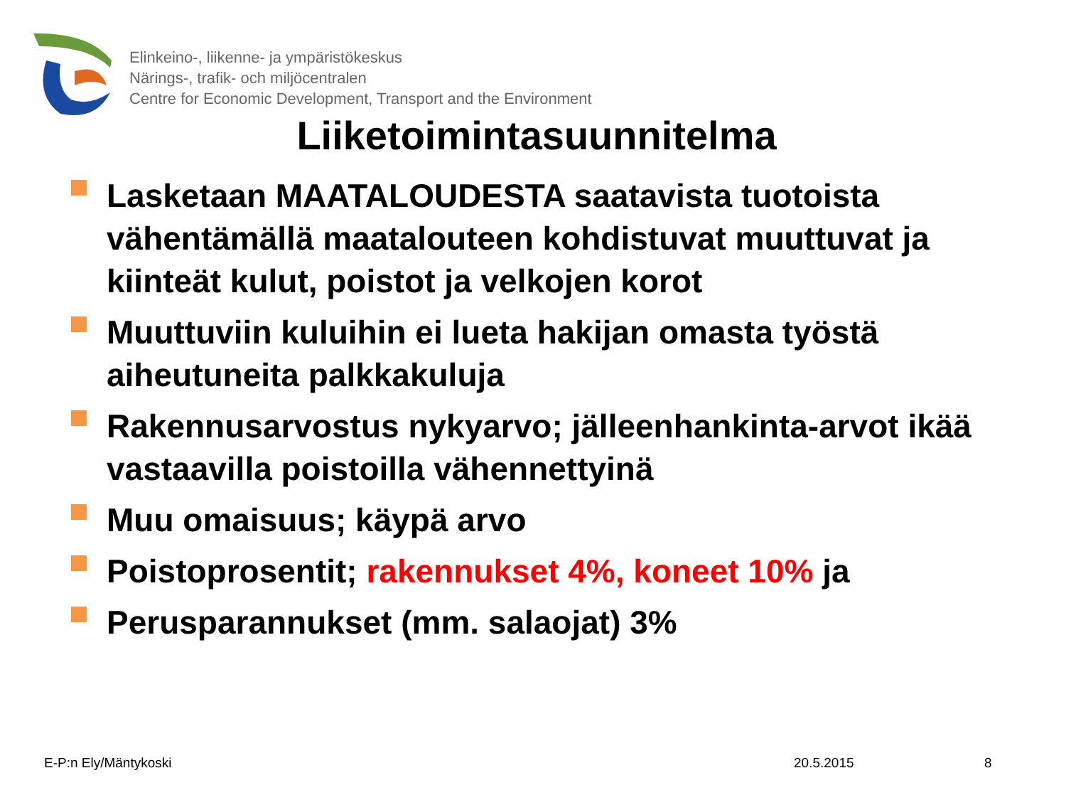Elinkeino-, liikenne- ja ympäristökeskus
Närings-, trafik- och miljöcentralen
Centre for Economic Development, Transport and the Environment
Liiketoimintasuunnitelma
Lasketaan MAATALOUDESTA saatavista tuotoista vähentämällä maatalouteen kohdistuvat muuttuvat ja kiinteät kulut, poistot ja velkojen korot
Muuttuviin kuluihin ei lueta hakijan omasta työstä aiheutuneita palkkakuluja
Rakennusarvostus nykyarvo; jälleenhankinta-arvot ikää vastaavilla poistoilla vähennettyinä
Muu omaisuus; käypä arvo
Poistoprosentit; rakennukset 4%, koneet 10% ja
Perusparannukset (mm. salaojat) 3%
E-P:n Ely/Mäntykoski 20.5.2015 8